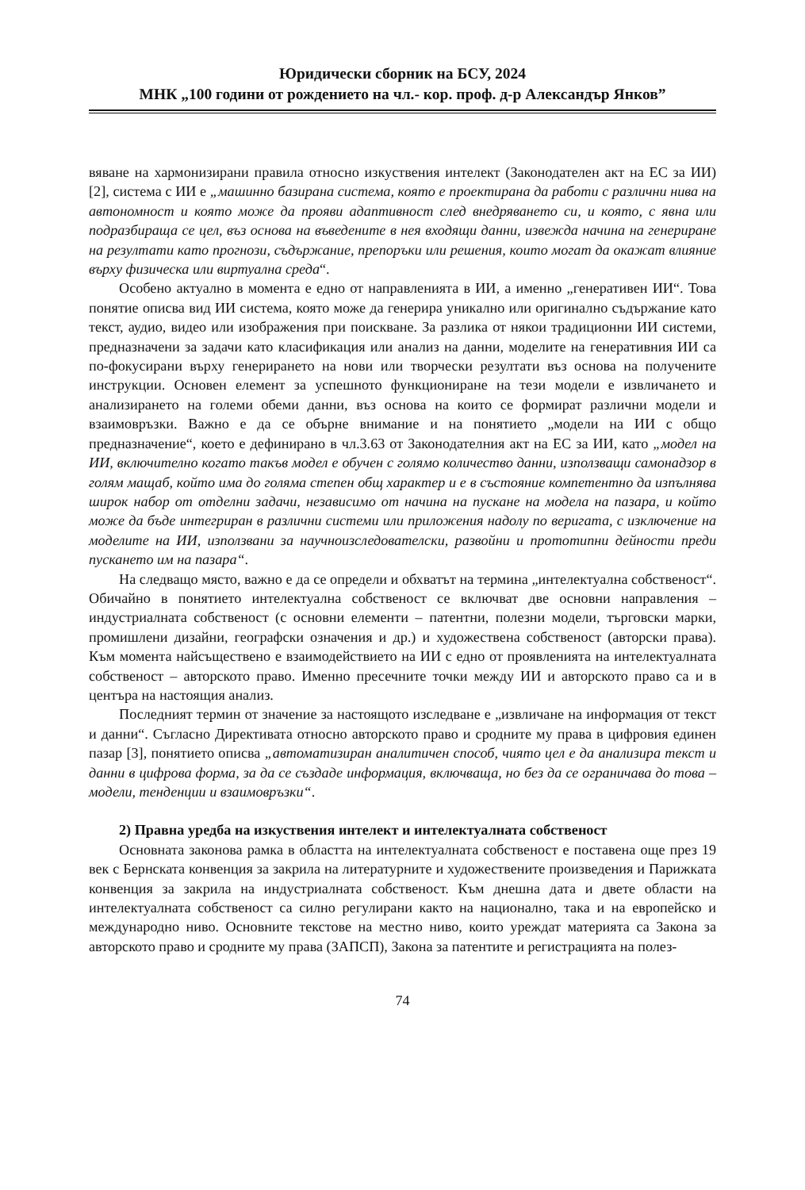Юридически сборник на БСУ, 2024
МНК „100 години от рождението на чл.- кор. проф. д-р Александър Янков”
вяване на хармонизирани правила относно изкуствения интелект (Законодателен акт на ЕС за ИИ) [2], система с ИИ е „машинно базирана система, която е проектирана да работи с различни нива на автономност и която може да прояви адаптивност след внедряването си, и която, с явна или подразбираща се цел, въз основа на въведените в нея входящи данни, извежда начина на генериране на резултати като прогнози, съдържание, препоръки или решения, които могат да окажат влияние върху физическа или виртуална среда“.
Особено актуално в момента е едно от направленията в ИИ, а именно „генеративен ИИ“. Това понятие описва вид ИИ система, която може да генерира уникално или оригинално съдържание като текст, аудио, видео или изображения при поискване. За разлика от някои традиционни ИИ системи, предназначени за задачи като класификация или анализ на данни, моделите на генеративния ИИ са по-фокусирани върху генерирането на нови или творчески резултати въз основа на получените инструкции. Основен елемент за успешното функциониране на тези модели е извличането и анализирането на големи обеми данни, въз основа на които се формират различни модели и взаимовръзки. Важно е да се обърне внимание и на понятието „модели на ИИ с общо предназначение“, което е дефинирано в чл.3.63 от Законодателния акт на ЕС за ИИ, като „модел на ИИ, включително когато такъв модел е обучен с голямо количество данни, използващи самонадзор в голям мащаб, който има до голяма степен общ характер и е в състояние компетентно да изпълнява широк набор от отделни задачи, независимо от начина на пускане на модела на пазара, и който може да бъде интегриран в различни системи или приложения надолу по веригата, с изключение на моделите на ИИ, използвани за научноизследователски, развойни и прототипни дейности преди пускането им на пазара“.
На следващо място, важно е да се определи и обхватът на термина „интелектуална собственост“. Обичайно в понятието интелектуална собственост се включват две основни направления – индустриалната собственост (с основни елементи – патентни, полезни модели, търговски марки, промишлени дизайни, географски означения и др.) и художествена собственост (авторски права). Към момента найсъществено е взаимодействието на ИИ с едно от проявленията на интелектуалната собственост – авторското право. Именно пресечните точки между ИИ и авторското право са и в центъра на настоящия анализ.
Последният термин от значение за настоящото изследване е „извличане на информация от текст и данни“. Съгласно Директивата относно авторското право и сродните му права в цифровия единен пазар [3], понятието описва „автоматизиран аналитичен способ, чиято цел е да анализира текст и данни в цифрова форма, за да се създаде информация, включваща, но без да се ограничава до това – модели, тенденции и взаимовръзки“.
2) Правна уредба на изкуствения интелект и интелектуалната собственост
Основната законова рамка в областта на интелектуалната собственост е поставена още през 19 век с Бернската конвенция за закрила на литературните и художествените произведения и Парижката конвенция за закрила на индустриалната собственост. Към днешна дата и двете области на интелектуалната собственост са силно регулирани както на национално, така и на европейско и международно ниво. Основните текстове на местно ниво, които уреждат материята са Закона за авторското право и сродните му права (ЗАПСП), Закона за патентите и регистрацията на полез-
74